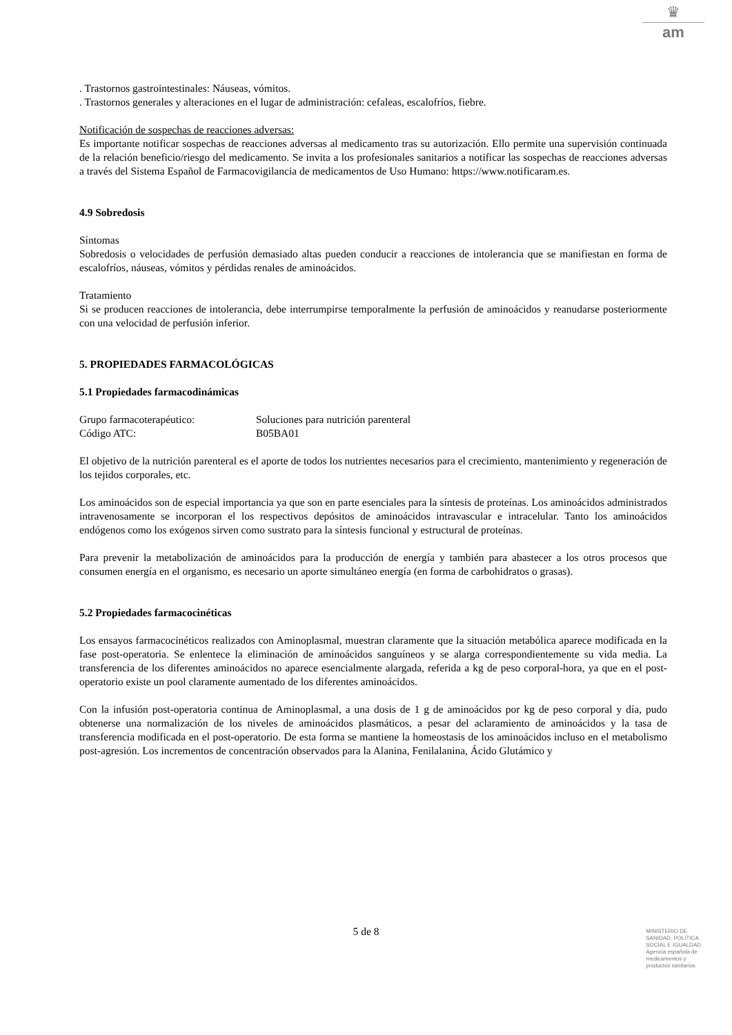♛
am
. Trastornos gastrointestinales: Náuseas, vómitos.
. Trastornos generales y alteraciones en el lugar de administración: cefaleas, escalofríos, fiebre.
Notificación de sospechas de reacciones adversas:
Es importante notificar sospechas de reacciones adversas al medicamento tras su autorización. Ello permite una supervisión continuada de la relación beneficio/riesgo del medicamento. Se invita a los profesionales sanitarios a notificar las sospechas de reacciones adversas a través del Sistema Español de Farmacovigilancia de medicamentos de Uso Humano: https://www.notificaram.es.
4.9 Sobredosis
Síntomas
Sobredosis o velocidades de perfusión demasiado altas pueden conducir a reacciones de intolerancia que se manifiestan en forma de escalofríos, náuseas, vómitos y pérdidas renales de aminoácidos.
Tratamiento
Si se producen reacciones de intolerancia, debe interrumpirse temporalmente la perfusión de aminoácidos y reanudarse posteriormente con una velocidad de perfusión inferior.
5. PROPIEDADES FARMACOLÓGICAS
5.1 Propiedades farmacodinámicas
Grupo farmacoterapéutico: Soluciones para nutrición parenteral
Código ATC: B05BA01
El objetivo de la nutrición parenteral es el aporte de todos los nutrientes necesarios para el crecimiento, mantenimiento y regeneración de los tejidos corporales, etc.
Los aminoácidos son de especial importancia ya que son en parte esenciales para la síntesis de proteínas. Los aminoácidos administrados intravenosamente se incorporan el los respectivos depósitos de aminoácidos intravascular e intracelular. Tanto los aminoácidos endógenos como los exógenos sirven como sustrato para la síntesis funcional y estructural de proteínas.
Para prevenir la metabolización de aminoácidos para la producción de energía y también para abastecer a los otros procesos que consumen energía en el organismo, es necesario un aporte simultáneo energía (en forma de carbohidratos o grasas).
5.2 Propiedades farmacocinéticas
Los ensayos farmacocinéticos realizados con Aminoplasmal, muestran claramente que la situación metabólica aparece modificada en la fase post-operatoria. Se enlentece la eliminación de aminoácidos sanguíneos y se alarga correspondientemente su vida media. La transferencia de los diferentes aminoácidos no aparece esencialmente alargada, referida a kg de peso corporal-hora, ya que en el post-operatorio existe un pool claramente aumentado de los diferentes aminoácidos.
Con la infusión post-operatoria continua de Aminoplasmal, a una dosis de 1 g de aminoácidos por kg de peso corporal y día, pudo obtenerse una normalización de los niveles de aminoácidos plasmáticos, a pesar del aclaramiento de aminoácidos y la tasa de transferencia modificada en el post-operatorio. De esta forma se mantiene la homeostasis de los aminoácidos incluso en el metabolismo post-agresión. Los incrementos de concentración observados para la Alanina, Fenilalanina, Ácido Glutámico y
5 de 8
MINISTERIO DE
SANIDAD, POLITICA
SOCIAL E IGUALDAD
Agencia española de
medicamentos y
productos sanitarios